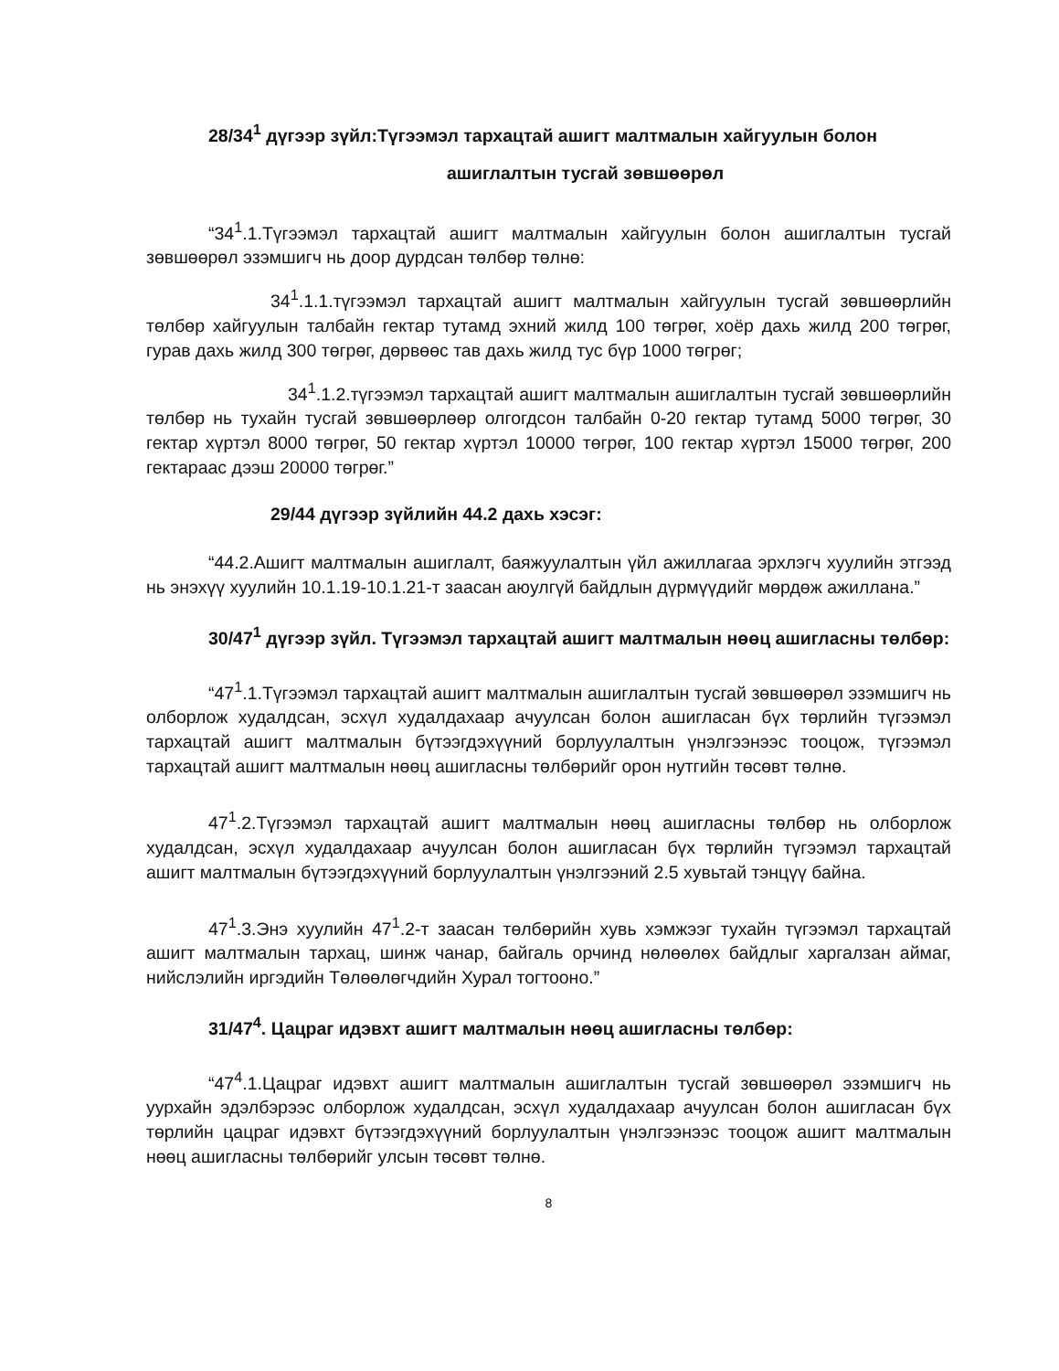28/34<sup>1</sup> дүгээр зүйл:Түгээмэл тархацтай ашигт малтмалын хайгуулын болон
ашиглалтын тусгай зөвшөөрөл
“34<sup>1</sup>.1.Түгээмэл тархацтай ашигт малтмалын хайгуулын болон ашиглалтын тусгай зөвшөөрөл эзэмшигч нь доор дурдсан төлбөр төлнө:
34<sup>1</sup>.1.1.түгээмэл тархацтай ашигт малтмалын хайгуулын тусгай зөвшөөрлийн төлбөр хайгуулын талбайн гектар тутамд эхний жилд 100 төгрөг, хоёр дахь жилд 200 төгрөг, гурав дахь жилд 300 төгрөг, дөрвөөс тав дахь жилд тус бүр 1000 төгрөг;
34<sup>1</sup>.1.2.түгээмэл тархацтай ашигт малтмалын ашиглалтын тусгай зөвшөөрлийн төлбөр нь тухайн тусгай зөвшөөрлөөр олгогдсон талбайн 0-20 гектар тутамд 5000 төгрөг, 30 гектар хүртэл 8000 төгрөг, 50 гектар хүртэл 10000 төгрөг, 100 гектар хүртэл 15000 төгрөг, 200 гектараас дээш 20000 төгрөг.”
29/44 дүгээр зүйлийн 44.2 дахь хэсэг:
“44.2.Ашигт малтмалын ашиглалт, баяжуулалтын үйл ажиллагаа эрхлэгч хуулийн этгээд нь энэхүү хуулийн 10.1.19-10.1.21-т заасан аюулгүй байдлын дүрмүүдийг мөрдөж ажиллана.”
30/47<sup>1</sup> дүгээр зүйл. Түгээмэл тархацтай ашигт малтмалын нөөц ашигласны төлбөр:
“47<sup>1</sup>.1.Түгээмэл тархацтай ашигт малтмалын ашиглалтын тусгай зөвшөөрөл эзэмшигч нь олборлож худалдсан, эсхүл худалдахаар ачуулсан болон ашигласан бүх төрлийн түгээмэл тархацтай ашигт малтмалын бүтээгдэхүүний борлуулалтын үнэлгээнээс тооцож, түгээмэл тархацтай ашигт малтмалын нөөц ашигласны төлбөрийг орон нутгийн төсөвт төлнө.
47<sup>1</sup>.2.Түгээмэл тархацтай ашигт малтмалын нөөц ашигласны төлбөр нь олборлож худалдсан, эсхүл худалдахаар ачуулсан болон ашигласан бүх төрлийн түгээмэл тархацтай ашигт малтмалын бүтээгдэхүүний борлуулалтын үнэлгээний 2.5 хувьтай тэнцүү байна.
47<sup>1</sup>.3.Энэ хуулийн 47<sup>1</sup>.2-т заасан төлбөрийн хувь хэмжээг тухайн түгээмэл тархацтай ашигт малтмалын тархац, шинж чанар, байгаль орчинд нөлөөлөх байдлыг харгалзан аймаг, нийслэлийн иргэдийн Төлөөлөгчдийн Хурал тогтооно.”
31/47<sup>4</sup>. Цацраг идэвхт ашигт малтмалын нөөц ашигласны төлбөр:
“47<sup>4</sup>.1.Цацраг идэвхт ашигт малтмалын ашиглалтын тусгай зөвшөөрөл эзэмшигч нь уурхайн эдэлбэрээс олборлож худалдсан, эсхүл худалдахаар ачуулсан болон ашигласан бүх төрлийн цацраг идэвхт бүтээгдэхүүний борлуулалтын үнэлгээнээс тооцож ашигт малтмалын нөөц ашигласны төлбөрийг улсын төсөвт төлнө.
8